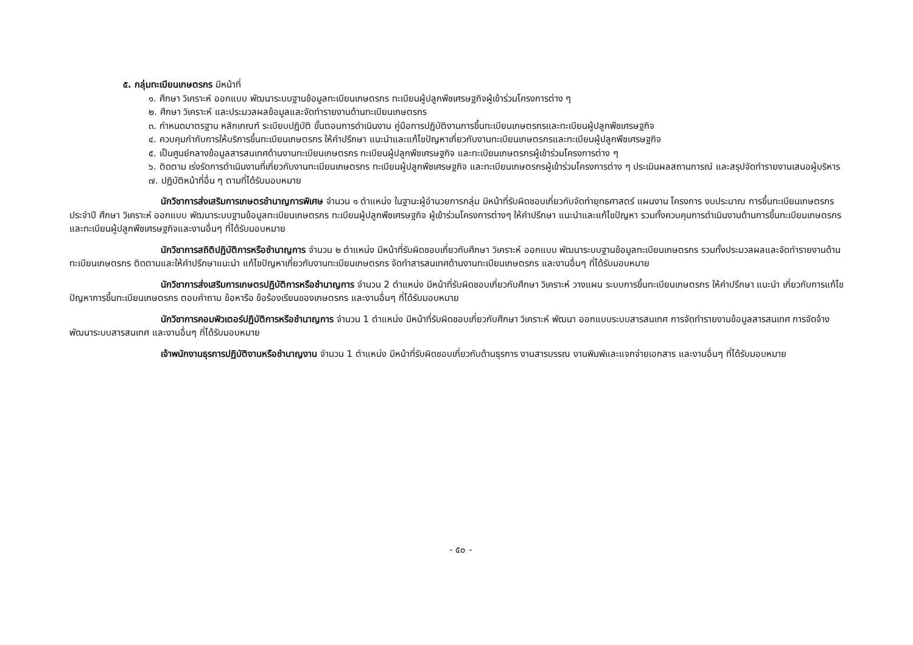๕. กลุ่มทะเบียนเกษตรกร มีหน้าที่
๑. ศึกษา วิเคราะห์ ออกแบบ พัฒนาระบบฐานข้อมูลทะเบียนเกษตรกร ทะเบียนผู้ปลูกพืชเศรษฐกิจผู้เข้าร่วมโครงการต่าง ๆ
๒. ศึกษา วิเคราะห์ และประมวลผลข้อมูลและจัดทำรายงานด้านทะเบียนเกษตรกร
๓. กำหนดมาตรฐาน หลักเกณฑ์ ระเบียบปฏิบัติ ขั้นตอนการดำเนินงาน คู่มือการปฏิบัติงานการขึ้นทะเบียนเกษตรกรและทะเบียนผู้ปลูกพืชเศรษฐกิจ
๔. ควบคุมกำกับการให้บริการขึ้นทะเบียนเกษตรกร ให้คำปรึกษา แนะนำและแก้ไขปัญหาเกี่ยวกับงานทะเบียนเกษตรกรและทะเบียนผู้ปลูกพืชเศรษฐกิจ
๕. เป็นศูนย์กลางข้อมูลสารสนเทศด้านงานทะเบียนเกษตรกร ทะเบียนผู้ปลูกพืชเศรษฐกิจ และทะเบียนเกษตรกรผู้เข้าร่วมโครงการต่าง ๆ
๖. ติดตาม เร่งรัดการดำเนินงานที่เกี่ยวกับงานทะเบียนเกษตรกร ทะเบียนผู้ปลูกพืชเศรษฐกิจ และทะเบียนเกษตรกรผู้เข้าร่วมโครงการต่าง ๆ ประเมินผลสถานการณ์ และสรุปจัดทำรายงานเสนอผู้บริหาร
๗. ปฏิบัติหน้าที่อื่น ๆ ตามที่ได้รับมอบหมาย
นักวิชาการส่งเสริมการเกษตรชำนาญการพิเศษ จำนวน ๑ ตำแหน่ง ในฐานะผู้อำนวยการกลุ่ม มีหน้าที่รับผิดชอบเกี่ยวกับจัดทำยุทธศาสตร์ แผนงาน โครงการ งบประมาณ การขึ้นทะเบียนเกษตรกรประจำปี ศึกษา วิเคราะห์ ออกแบบ พัฒนาระบบฐานข้อมูลทะเบียนเกษตรกร ทะเบียนผู้ปลูกพืชเศรษฐกิจ ผู้เข้าร่วมโครงการต่างๆ ให้คำปรึกษา แนะนำและแก้ไขปัญหา รวมทั้งควบคุมการดำเนินงานด้านการขึ้นทะเบียนเกษตรกร และทะเบียนผู้ปลูกพืชเศรษฐกิจและงานอื่นๆ ที่ได้รับมอบหมาย
นักวิชาการสถิติปฏิบัติการหรือชำนาญการ จำนวน ๒ ตำแหน่ง มีหน้าที่รับผิดชอบเกี่ยวกับศึกษา วิเคราะห์ ออกแบบ พัฒนาระบบฐานข้อมูลทะเบียนเกษตรกร รวมทั้งประมวลผลและจัดทำรายงานด้านทะเบียนเกษตรกร ติดตามและให้คำปรึกษาแนะนำ แก้ไขปัญหาเกี่ยวกับงานทะเบียนเกษตรกร จัดทำสารสนเทศด้านงานทะเบียนเกษตรกร และงานอื่นๆ ที่ได้รับมอบหมาย
นักวิชาการส่งเสริมการเกษตรปฏิบัติการหรือชำนาญการ จำนวน 2 ตำแหน่ง มีหน้าที่รับผิดชอบเกี่ยวกับศึกษา วิเคราะห์ วางแผน ระบบการขึ้นทะเบียนเกษตรกร ให้คำปรึกษา แนะนำ เกี่ยวกับการแก้ไขปัญหาการขึ้นทะเบียนเกษตรกร ตอบคำถาม ข้อหารือ ข้อร้องเรียนของเกษตรกร และงานอื่นๆ ที่ได้รับมอบหมาย
นักวิชาการคอมพิวเตอร์ปฏิบัติการหรือชำนาญการ จำนวน 1 ตำแหน่ง มีหน้าที่รับผิดชอบเกี่ยวกับศึกษา วิเคราะห์ พัฒนา ออกแบบระบบสารสนเทศ การจัดทำรายงานข้อมูลสารสนเทศ การจัดจ้างพัฒนาระบบสารสนเทศ และงานอื่นๆ ที่ได้รับมอบหมาย
เจ้าพนักงานธุรการปฏิบัติงานหรือชำนาญงาน จำนวน 1 ตำแหน่ง มีหน้าที่รับผิดชอบเกี่ยวกับด้านธุรการ งานสารบรรณ งานพิมพ์และแจกจ่ายเอกสาร และงานอื่นๆ ที่ได้รับมอบหมาย
- ๕๐ -